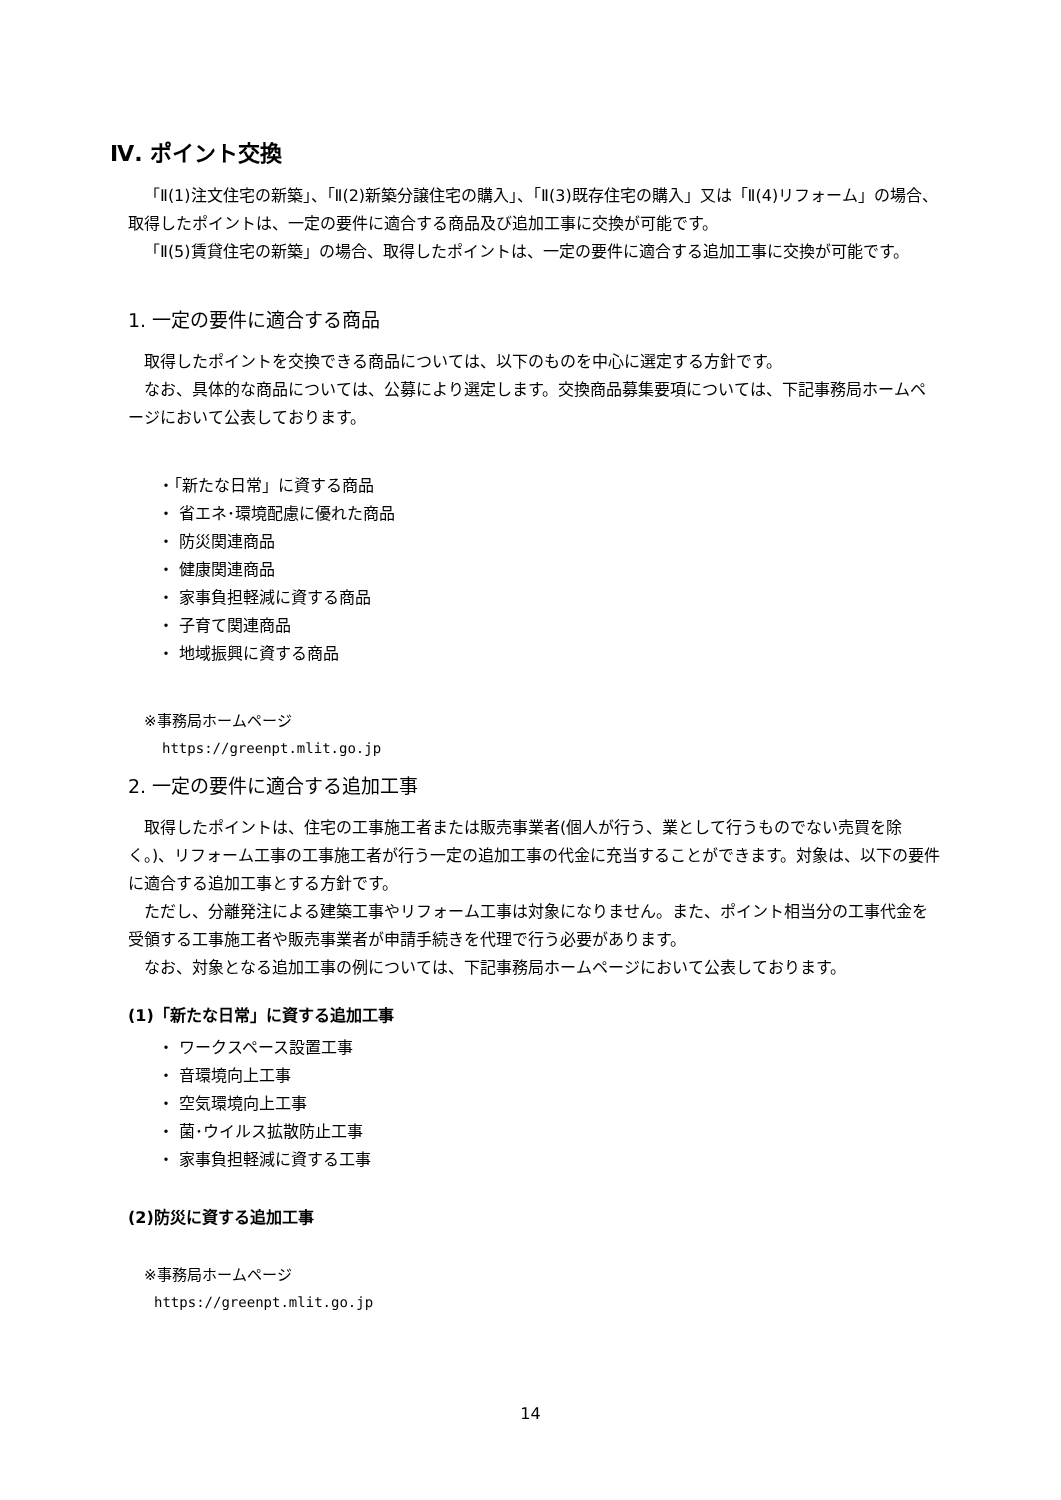Ⅳ. ポイント交換
「Ⅱ(1)注文住宅の新築」、「Ⅱ(2)新築分譲住宅の購入」、「Ⅱ(3)既存住宅の購入」又は「Ⅱ(4)リフォーム」の場合、取得したポイントは、一定の要件に適合する商品及び追加工事に交換が可能です。
「Ⅱ(5)賃貸住宅の新築」の場合、取得したポイントは、一定の要件に適合する追加工事に交換が可能です。
1. 一定の要件に適合する商品
取得したポイントを交換できる商品については、以下のものを中心に選定する方針です。
なお、具体的な商品については、公募により選定します。交換商品募集要項については、下記事務局ホームページにおいて公表しております。
・「新たな日常」に資する商品
・ 省エネ･環境配慮に優れた商品
・ 防災関連商品
・ 健康関連商品
・ 家事負担軽減に資する商品
・ 子育て関連商品
・ 地域振興に資する商品
※事務局ホームページ
https://greenpt.mlit.go.jp
2. 一定の要件に適合する追加工事
取得したポイントは、住宅の工事施工者または販売事業者(個人が行う、業として行うものでない売買を除く。)、リフォーム工事の工事施工者が行う一定の追加工事の代金に充当することができます。対象は、以下の要件に適合する追加工事とする方針です。
ただし、分離発注による建築工事やリフォーム工事は対象になりません。また、ポイント相当分の工事代金を受領する工事施工者や販売事業者が申請手続きを代理で行う必要があります。
なお、対象となる追加工事の例については、下記事務局ホームページにおいて公表しております。
(1)「新たな日常」に資する追加工事
・ ワークスペース設置工事
・ 音環境向上工事
・ 空気環境向上工事
・ 菌･ウイルス拡散防止工事
・ 家事負担軽減に資する工事
(2)防災に資する追加工事
※事務局ホームページ
https://greenpt.mlit.go.jp
14